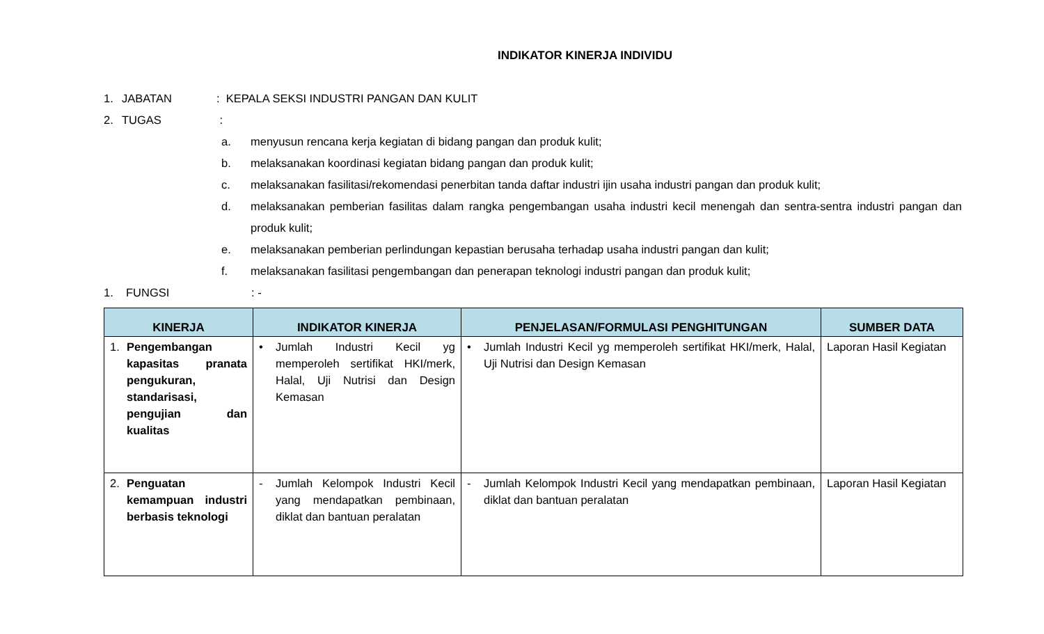INDIKATOR KINERJA INDIVIDU
1. JABATAN: KEPALA SEKSI INDUSTRI PANGAN DAN KULIT
2. TUGAS :
a. menyusun rencana kerja kegiatan di bidang pangan dan produk kulit;
b. melaksanakan koordinasi kegiatan bidang pangan dan produk kulit;
c. melaksanakan fasilitasi/rekomendasi penerbitan tanda daftar industri ijin usaha industri pangan dan produk kulit;
d. melaksanakan pemberian fasilitas dalam rangka pengembangan usaha industri kecil menengah dan sentra-sentra industri pangan dan produk kulit;
e. melaksanakan pemberian perlindungan kepastian berusaha terhadap usaha industri pangan dan kulit;
f. melaksanakan fasilitasi pengembangan dan penerapan teknologi industri pangan dan produk kulit;
1. FUNGSI: -
| KINERJA | INDIKATOR KINERJA | PENJELASAN/FORMULASI PENGHITUNGAN | SUMBER DATA |
| --- | --- | --- | --- |
| 1. Pengembangan kapasitas pranata pengukuran, standarisasi, pengujian dan kualitas | • Jumlah Industri Kecil yg memperoleh sertifikat HKI/merk, Halal, Uji Nutrisi dan Design Kemasan | • Jumlah Industri Kecil yg memperoleh sertifikat HKI/merk, Halal, Uji Nutrisi dan Design Kemasan | Laporan Hasil Kegiatan |
| 2. Penguatan kemampuan industri berbasis teknologi | - Jumlah Kelompok Industri Kecil yang mendapatkan pembinaan, diklat dan bantuan peralatan | - Jumlah Kelompok Industri Kecil yang mendapatkan pembinaan, diklat dan bantuan peralatan | Laporan Hasil Kegiatan |